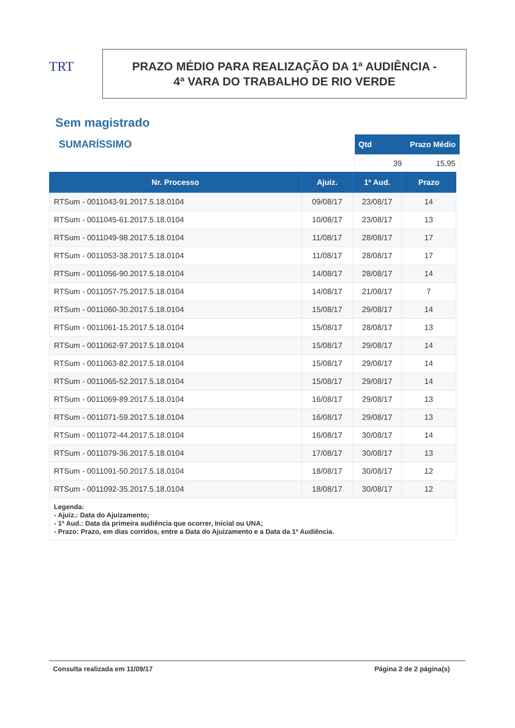TRT
PRAZO MÉDIO PARA REALIZAÇÃO DA 1ª AUDIÊNCIA -
4ª VARA DO TRABALHO DE RIO VERDE
Sem magistrado
SUMARÍSSIMO
| Qtd | Prazo Médio |
| --- | --- |
| 39 | 15,95 |
| Nr. Processo | Ajuiz. | 1ª Aud. | Prazo |
| --- | --- | --- | --- |
| RTSum - 0011043-91.2017.5.18.0104 | 09/08/17 | 23/08/17 | 14 |
| RTSum - 0011045-61.2017.5.18.0104 | 10/08/17 | 23/08/17 | 13 |
| RTSum - 0011049-98.2017.5.18.0104 | 11/08/17 | 28/08/17 | 17 |
| RTSum - 0011053-38.2017.5.18.0104 | 11/08/17 | 28/08/17 | 17 |
| RTSum - 0011056-90.2017.5.18.0104 | 14/08/17 | 28/08/17 | 14 |
| RTSum - 0011057-75.2017.5.18.0104 | 14/08/17 | 21/08/17 | 7 |
| RTSum - 0011060-30.2017.5.18.0104 | 15/08/17 | 29/08/17 | 14 |
| RTSum - 0011061-15.2017.5.18.0104 | 15/08/17 | 28/08/17 | 13 |
| RTSum - 0011062-97.2017.5.18.0104 | 15/08/17 | 29/08/17 | 14 |
| RTSum - 0011063-82.2017.5.18.0104 | 15/08/17 | 29/08/17 | 14 |
| RTSum - 0011065-52.2017.5.18.0104 | 15/08/17 | 29/08/17 | 14 |
| RTSum - 0011069-89.2017.5.18.0104 | 16/08/17 | 29/08/17 | 13 |
| RTSum - 0011071-59.2017.5.18.0104 | 16/08/17 | 29/08/17 | 13 |
| RTSum - 0011072-44.2017.5.18.0104 | 16/08/17 | 30/08/17 | 14 |
| RTSum - 0011079-36.2017.5.18.0104 | 17/08/17 | 30/08/17 | 13 |
| RTSum - 0011091-50.2017.5.18.0104 | 18/08/17 | 30/08/17 | 12 |
| RTSum - 0011092-35.2017.5.18.0104 | 18/08/17 | 30/08/17 | 12 |
| Legenda: - Ajuiz.: Data do Ajuizamento; - 1ª Aud.: Data da primeira audiência que ocorrer, Inicial ou UNA; - Prazo: Prazo, em dias corridos, entre a Data do Ajuizamento e a Data da 1ª Audiência. | | | |
Consulta realizada em 11/09/17 Página 2 de 2 página(s)